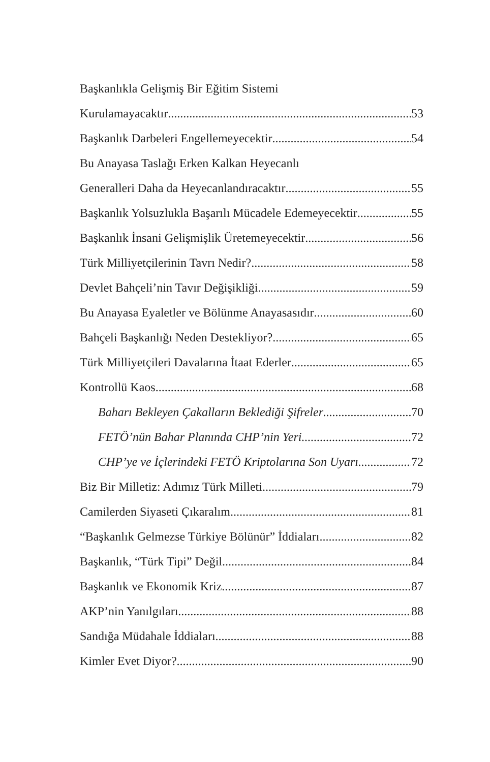Başkanlıkla Gelişmiş Bir Eğitim Sistemi
Kurulamayacaktır 53
Başkanlık Darbeleri Engellemeyecektir 54
Bu Anayasa Taslağı Erken Kalkan Heyecanlı
Generalleri Daha da Heyecanlandıracaktır 55
Başkanlık Yolsuzlukla Başarılı Mücadele Edemeyecektir 55
Başkanlık İnsani Gelişmişlik Üretemeyecektir 56
Türk Milliyetçilerinin Tavrı Nedir? 58
Devlet Bahçeli’nin Tavır Değişikliği 59
Bu Anayasa Eyaletler ve Bölünme Anayasasıdır 60
Bahçeli Başkanlığı Neden Destekliyor? 65
Türk Milliyetçileri Davalarına İtaat Ederler 65
Kontrollü Kaos 68
Baharı Bekleyen Çakalların Beklediği Şifreler 70
FETÖ’nün Bahar Planında CHP’nin Yeri 72
CHP’ye ve İçlerindeki FETÖ Kriptolarına Son Uyarı 72
Biz Bir Milletiz: Adımız Türk Milleti 79
Camilerden Siyaseti Çıkaralım 81
“Başkanlık Gelmezse Türkiye Bölünür” İddiaları 82
Başkanlık, “Türk Tipi” Değil 84
Başkanlık ve Ekonomik Kriz 87
AKP’nin Yanılgıları 88
Sandığa Müdahale İddiaları 88
Kimler Evet Diyor? 90